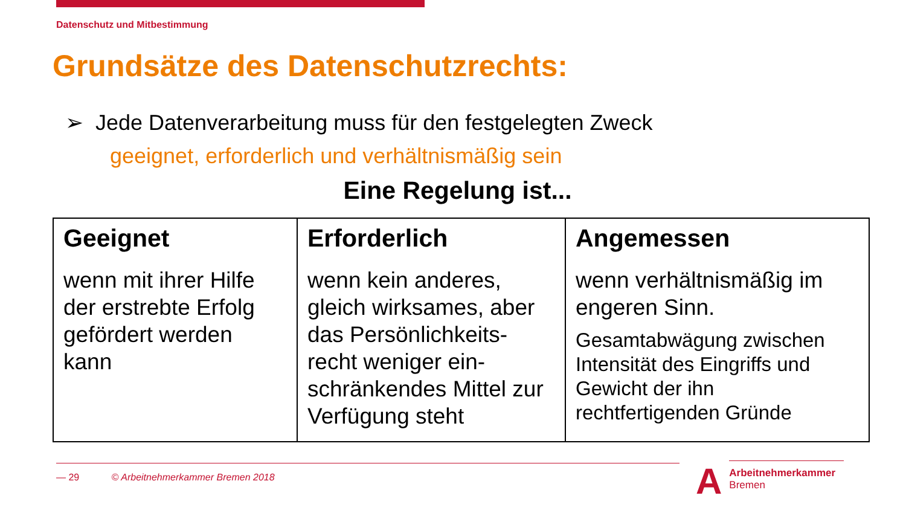Datenschutz und Mitbestimmung
Grundsätze des Datenschutzrechts:
➢ Jede Datenverarbeitung muss für den festgelegten Zweck
geeignet, erforderlich und verhältnismäßig sein
Eine Regelung ist...
| Geeignet wenn mit ihrer Hilfe der erstrebte Erfolg gefördert werden kann | Erforderlich wenn kein anderes, gleich wirksames, aber das Persönlichkeits-recht weniger ein-schränkendes Mittel zur Verfügung steht | Angemessen wenn verhältnismäßig im engeren Sinn. Gesamtabwägung zwischen Intensität des Eingriffs und Gewicht der ihn rechtfertigenden Gründe |
— 29 © Arbeitnehmerkammer Bremen 2018
A Arbeitnehmerkammer
Bremen